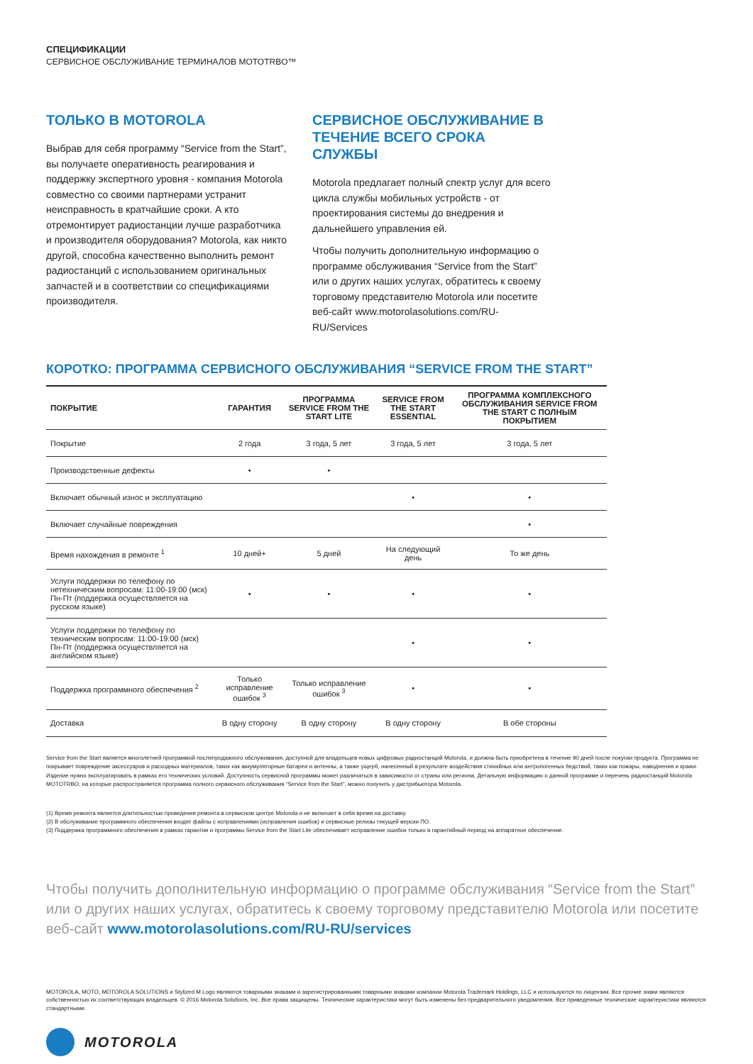СПЕЦИФИКАЦИИ
СЕРВИСНОЕ ОБСЛУЖИВАНИЕ ТЕРМИНАЛОВ MOTOTRBO™
ТОЛЬКО В MOTOROLA
Выбрав для себя программу “Service from the Start”, вы получаете оперативность реагирования и поддержку экспертного уровня - компания Motorola совместно со своими партнерами устранит неисправность в кратчайшие сроки. А кто отремонтирует радиостанции лучше разработчика и производителя оборудования? Motorola, как никто другой, способна качественно выполнить ремонт радиостанций с использованием оригинальных запчастей и в соответствии со спецификациями производителя.
СЕРВИСНОЕ ОБСЛУЖИВАНИЕ В ТЕЧЕНИЕ ВСЕГО СРОКА СЛУЖБЫ
Motorola предлагает полный спектр услуг для всего цикла службы мобильных устройств - от проектирования системы до внедрения и дальнейшего управления ей.
Чтобы получить дополнительную информацию о программе обслуживания “Service from the Start” или о других наших услугах, обратитесь к своему торговому представителю Motorola или посетите веб-сайт www.motorolasolutions.com/RU-RU/Services
КОРОТКО: ПРОГРАММА СЕРВИСНОГО ОБСЛУЖИВАНИЯ “SERVICE FROM THE START”
| ПОКРЫТИЕ | ГАРАНТИЯ | ПРОГРАММА SERVICE FROM THE START LITE | SERVICE FROM THE START ESSENTIAL | ПРОГРАММА КОМПЛЕКСНОГО ОБСЛУЖИВАНИЯ SERVICE FROM THE START С ПОЛНЫМ ПОКРЫТИЕМ |
| --- | --- | --- | --- | --- |
| Покрытие | 2 года | 3 года, 5 лет | 3 года, 5 лет | 3 года, 5 лет |
| Производственные дефекты | • | • | | |
| Включает обычный износ и эксплуатацию | | | • | • |
| Включает случайные повреждения | | | | • |
| Время нахождения в ремонте <sup>1</sup> | 10 дней+ | 5 дней | На следующий день | То же день |
| Услуги поддержки по телефону по нетехническим вопросам: 11:00-19:00 (мск) Пн-Пт (поддержка осуществляется на русском языке) | • | • | • | • |
| Услуги поддержки по телефону по техническим вопросам: 11:00-19:00 (мск) Пн-Пт (поддержка осуществляется на английском языке) | | | • | • |
| Поддержка программного обеспечения <sup>2</sup> | Только исправление ошибок <sup>3</sup> | Только исправление ошибок <sup>3</sup> | • | • |
| Доставка | В одну сторону | В одну сторону | В одну сторону | В обе стороны |
Service from the Start является многолетней программой послепродажного обслуживания, доступной для владельцев новых цифровых радиостанций Motorola, и должна быть приобретена в течение 90 дней после покупки продукта. Программа не покрывает повреждение аксессуаров и расходных материалов, таких как аккумуляторные батареи и антенны, а также ущерб, нанесенный в результате воздействия стихийных или антропогенных бедствий, таких как пожары, наводнения и кражи. Изделие нужно эксплуатировать в рамках его технических условий. Доступность сервисной программы может различаться в зависимости от страны или региона. Детальную информацию о данной программе и перечень радиостанций Motorola MOTOTRBO, на которые распространяется программа полного сервисного обслуживания “Service from the Start”, можно получить у дистрибьютора Motorola.
(1) Время ремонта является длительностью проведения ремонта в сервисном центре Motorola и не включает в себя время на доставку.
(2) В обслуживание программного обеспечения входят файлы с исправлениями (исправления ошибок) и сервисные релизы текущей версии ПО.
(3) Поддержка программного обеспечения в рамках гарантии и программы Service from the Start Lite обеспечивает исправление ошибок только в гарантийный период на аппаратное обеспечение.
Чтобы получить дополнительную информацию о программе обслуживания “Service from the Start” или о других наших услугах, обратитесь к своему торговому представителю Motorola или посетите веб-сайт www.motorolasolutions.com/RU-RU/services
MOTOROLA, MOTO, MOTOROLA SOLUTIONS и Stylized M Logo являются товарными знаками и зарегистрированными товарными знаками компании Motorola Trademark Holdings, LLC и используются по лицензии. Все прочие знаки являются собственностью их соответствующих владельцев. © 2016 Motorola Solutions, Inc. Все права защищены. Технические характеристики могут быть изменены без предварительного уведомления. Все приведенные технические характеристики являются стандартными.
MOTOROLA